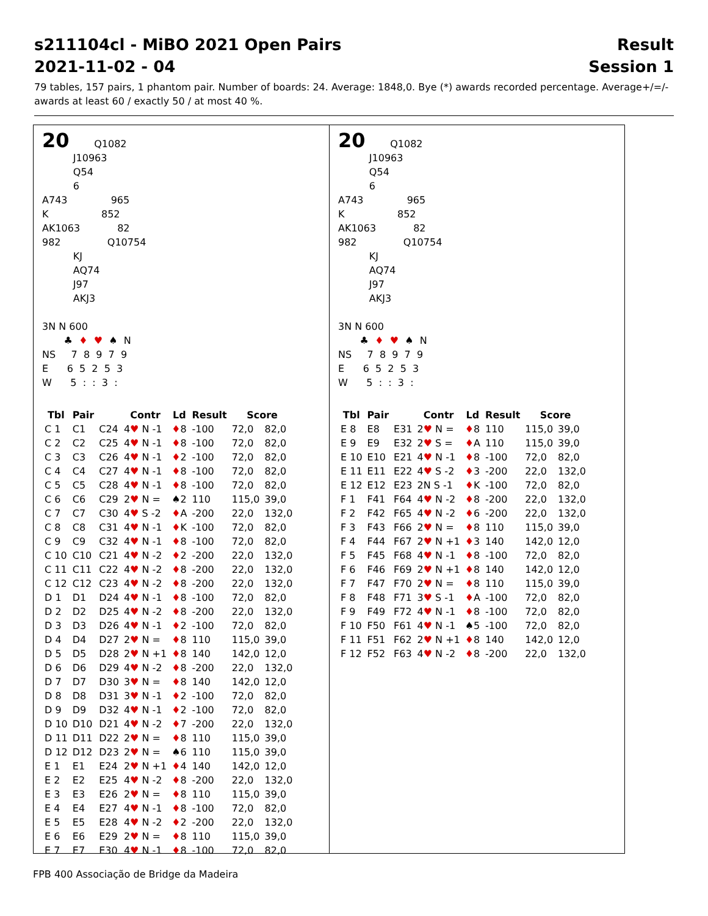s211104cl - MiBO 2021 Open Pairs
2021-11-02 - 04 Result
Session 1
79 tables, 157 pairs, 1 phantom pair. Number of boards: 24. Average: 1848,0. Bye (*) awards recorded percentage. Average+/=/- awards at least 60 / exactly 50 / at most 40 %.
20        Q1082
          J10963
          Q54
          6
A743              965
K                 852
AK1063            82
982               Q10754
          KJ
          AQ74
          J97
          AKJ3

3N N 600
       ♣  ♦  ♥  ♠  N
NS     7  8  9  7  9
E      6  5  2  5  3
W      5  :  :  3  :
| Tbl | Pair | | Contr | Ld | Result | Score | |
| --- | --- | --- | --- | --- | --- | --- | --- |
| C 1 | C1 | C24 | 4 ♥ N -1 | ♦ 8 | -100 | 72,0 | 82,0 |
| C 2 | C2 | C25 | 4 ♥ N -1 | ♦ 8 | -100 | 72,0 | 82,0 |
| C 3 | C3 | C26 | 4 ♥ N -1 | ♦ 2 | -100 | 72,0 | 82,0 |
| C 4 | C4 | C27 | 4 ♥ N -1 | ♦ 8 | -100 | 72,0 | 82,0 |
| C 5 | C5 | C28 | 4 ♥ N -1 | ♦ 8 | -100 | 72,0 | 82,0 |
| C 6 | C6 | C29 | 2 ♥ N = | ♠2 | 110 | 115,0 | 39,0 |
| C 7 | C7 | C30 | 4 ♥ S -2 | ♦ A | -200 | 22,0 | 132,0 |
| C 8 | C8 | C31 | 4 ♥ N -1 | ♦ K | -100 | 72,0 | 82,0 |
| C 9 | C9 | C32 | 4 ♥ N -1 | ♦ 8 | -100 | 72,0 | 82,0 |
| C 10 | C10 | C21 | 4 ♥ N -2 | ♦ 2 | -200 | 22,0 | 132,0 |
| C 11 | C11 | C22 | 4 ♥ N -2 | ♦ 8 | -200 | 22,0 | 132,0 |
| C 12 | C12 | C23 | 4 ♥ N -2 | ♦ 8 | -200 | 22,0 | 132,0 |
| D 1 | D1 | D24 | 4 ♥ N -1 | ♦ 8 | -100 | 72,0 | 82,0 |
| D 2 | D2 | D25 | 4 ♥ N -2 | ♦ 8 | -200 | 22,0 | 132,0 |
| D 3 | D3 | D26 | 4 ♥ N -1 | ♦ 2 | -100 | 72,0 | 82,0 |
| D 4 | D4 | D27 | 2 ♥ N = | ♦ 8 | 110 | 115,0 | 39,0 |
| D 5 | D5 | D28 | 2 ♥ N +1 | ♦ 8 | 140 | 142,0 | 12,0 |
| D 6 | D6 | D29 | 4 ♥ N -2 | ♦ 8 | -200 | 22,0 | 132,0 |
| D 7 | D7 | D30 | 3 ♥ N = | ♦ 8 | 140 | 142,0 | 12,0 |
| D 8 | D8 | D31 | 3 ♥ N -1 | ♦ 2 | -100 | 72,0 | 82,0 |
| D 9 | D9 | D32 | 4 ♥ N -1 | ♦ 2 | -100 | 72,0 | 82,0 |
| D 10 | D10 | D21 | 4 ♥ N -2 | ♦ 7 | -200 | 22,0 | 132,0 |
| D 11 | D11 | D22 | 2 ♥ N = | ♦ 8 | 110 | 115,0 | 39,0 |
| D 12 | D12 | D23 | 2 ♥ N = | ♠6 | 110 | 115,0 | 39,0 |
| E 1 | E1 | E24 | 2 ♥ N +1 | ♦ 4 | 140 | 142,0 | 12,0 |
| E 2 | E2 | E25 | 4 ♥ N -2 | ♦ 8 | -200 | 22,0 | 132,0 |
| E 3 | E3 | E26 | 2 ♥ N = | ♦ 8 | 110 | 115,0 | 39,0 |
| E 4 | E4 | E27 | 4 ♥ N -1 | ♦ 8 | -100 | 72,0 | 82,0 |
| E 5 | E5 | E28 | 4 ♥ N -2 | ♦ 2 | -200 | 22,0 | 132,0 |
| E 6 | E6 | E29 | 2 ♥ N = | ♦ 8 | 110 | 115,0 | 39,0 |
| E 7 | E7 | E30 | 4 ♥ N -1 | ♦ 8 | -100 | 72,0 | 82,0 |
20        Q1082
          J10963
          Q54
          6
A743              965
K                 852
AK1063            82
982               Q10754
          KJ
          AQ74
          J97
          AKJ3

3N N 600
       ♣  ♦  ♥  ♠  N
NS     7  8  9  7  9
E      6  5  2  5  3
W      5  :  :  3  :
| Tbl | Pair | | Contr | Ld | Result | Score | |
| --- | --- | --- | --- | --- | --- | --- | --- |
| E 8 | E8 | E31 | 2 ♥ N = | ♦ 8 | 110 | 115,0 | 39,0 |
| E 9 | E9 | E32 | 2 ♥ S = | ♦ A | 110 | 115,0 | 39,0 |
| E 10 | E10 | E21 | 4 ♥ N -1 | ♦ 8 | -100 | 72,0 | 82,0 |
| E 11 | E11 | E22 | 4 ♥ S -2 | ♦ 3 | -200 | 22,0 | 132,0 |
| E 12 | E12 | E23 | 2N S -1 | ♦ K | -100 | 72,0 | 82,0 |
| F 1 | F41 | F64 | 4 ♥ N -2 | ♦ 8 | -200 | 22,0 | 132,0 |
| F 2 | F42 | F65 | 4 ♥ N -2 | ♦ 6 | -200 | 22,0 | 132,0 |
| F 3 | F43 | F66 | 2 ♥ N = | ♦ 8 | 110 | 115,0 | 39,0 |
| F 4 | F44 | F67 | 2 ♥ N +1 | ♦ 3 | 140 | 142,0 | 12,0 |
| F 5 | F45 | F68 | 4 ♥ N -1 | ♦ 8 | -100 | 72,0 | 82,0 |
| F 6 | F46 | F69 | 2 ♥ N +1 | ♦ 8 | 140 | 142,0 | 12,0 |
| F 7 | F47 | F70 | 2 ♥ N = | ♦ 8 | 110 | 115,0 | 39,0 |
| F 8 | F48 | F71 | 3 ♥ S -1 | ♦ A | -100 | 72,0 | 82,0 |
| F 9 | F49 | F72 | 4 ♥ N -1 | ♦ 8 | -100 | 72,0 | 82,0 |
| F 10 | F50 | F61 | 4 ♥ N -1 | ♠5 | -100 | 72,0 | 82,0 |
| F 11 | F51 | F62 | 2 ♥ N +1 | ♦ 8 | 140 | 142,0 | 12,0 |
| F 12 | F52 | F63 | 4 ♥ N -2 | ♦ 8 | -200 | 22,0 | 132,0 |
FPB 400 Associação de Bridge da Madeira